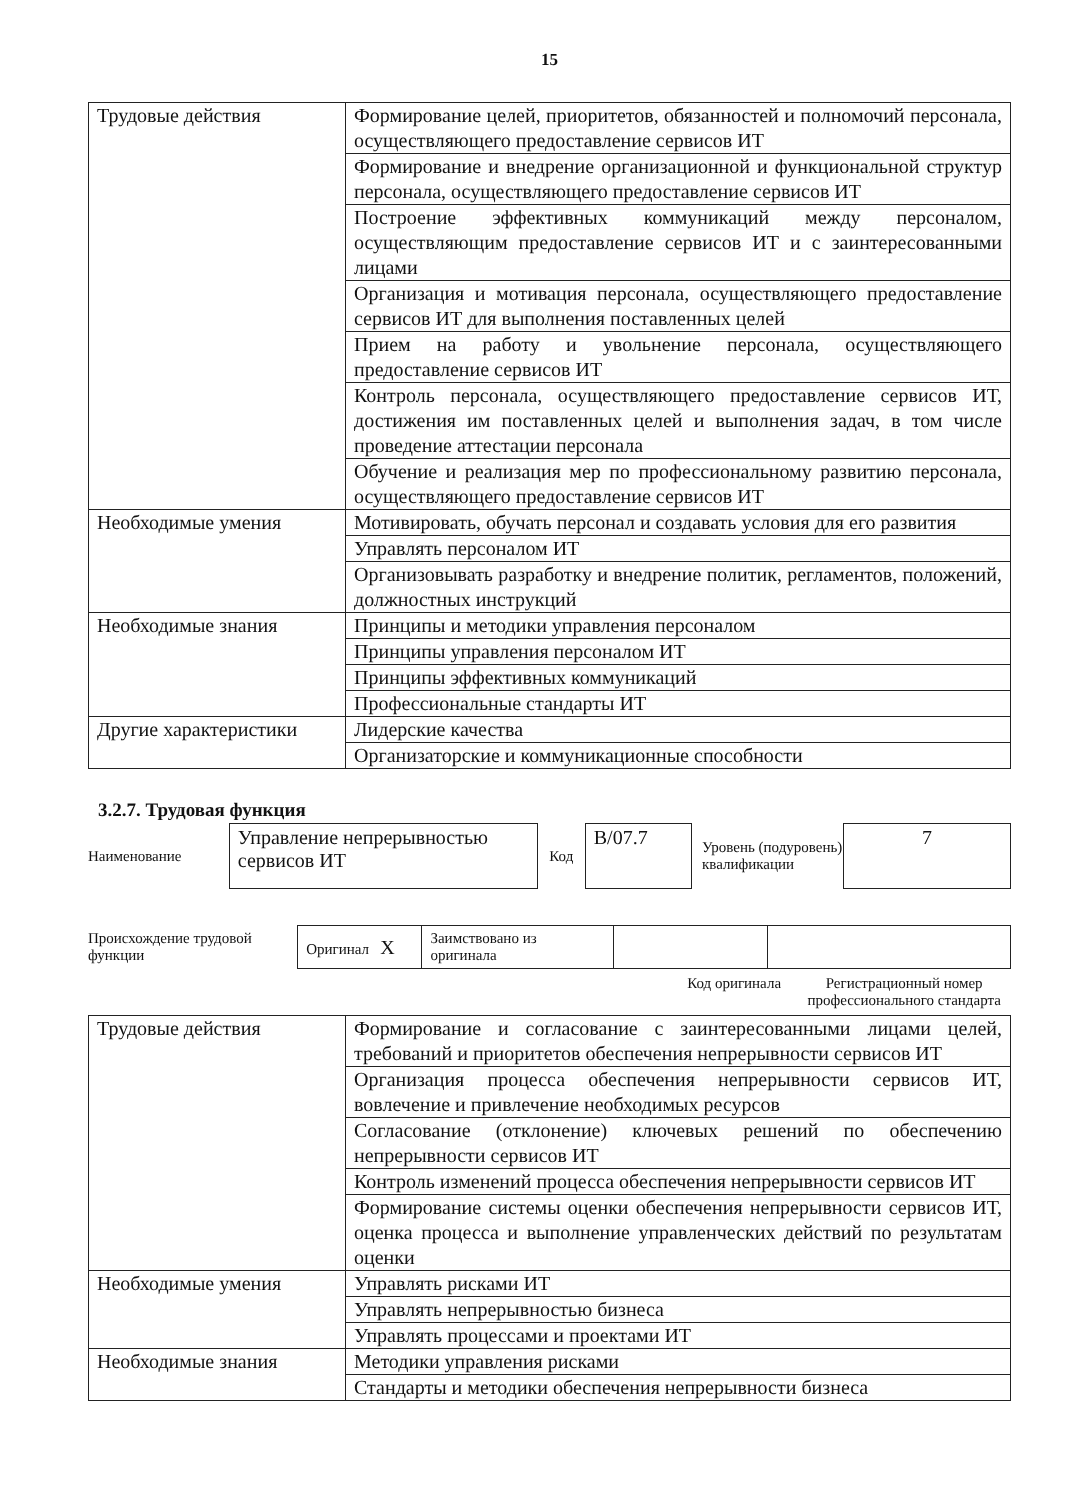15
| Трудовые действия | Формирование целей, приоритетов, обязанностей и полномочий персонала, осуществляющего предоставление сервисов ИТ |
| | Формирование и внедрение организационной и функциональной структур персонала, осуществляющего предоставление сервисов ИТ |
| | Построение эффективных коммуникаций между персоналом, осуществляющим предоставление сервисов ИТ и с заинтересованными лицами |
| | Организация и мотивация персонала, осуществляющего предоставление сервисов ИТ для выполнения поставленных целей |
| | Прием на работу и увольнение персонала, осуществляющего предоставление сервисов ИТ |
| | Контроль персонала, осуществляющего предоставление сервисов ИТ, достижения им поставленных целей и выполнения задач, в том числе проведение аттестации персонала |
| | Обучение и реализация мер по профессиональному развитию персонала, осуществляющего предоставление сервисов ИТ |
| Необходимые умения | Мотивировать, обучать персонал и создавать условия для его развития |
| | Управлять персоналом ИТ |
| | Организовывать разработку и внедрение политик, регламентов, положений, должностных инструкций |
| Необходимые знания | Принципы и методики управления персоналом |
| | Принципы управления персоналом ИТ |
| | Принципы эффективных коммуникаций |
| | Профессиональные стандарты ИТ |
| Другие характеристики | Лидерские качества |
| | Организаторские и коммуникационные способности |
3.2.7. Трудовая функция
Наименование
Управление непрерывностью сервисов ИТ
Код
B/07.7
Уровень (подуровень) квалификации
7
Происхождение трудовой функции
| Оригинал X | Заимствовано из оригинала | | |
Код оригинала Регистрационный номер профессионального стандарта
| Трудовые действия | Формирование и согласование с заинтересованными лицами целей, требований и приоритетов обеспечения непрерывности сервисов ИТ |
| | Организация процесса обеспечения непрерывности сервисов ИТ, вовлечение и привлечение необходимых ресурсов |
| | Согласование (отклонение) ключевых решений по обеспечению непрерывности сервисов ИТ |
| | Контроль изменений процесса обеспечения непрерывности сервисов ИТ |
| | Формирование системы оценки обеспечения непрерывности сервисов ИТ, оценка процесса и выполнение управленческих действий по результатам оценки |
| Необходимые умения | Управлять рисками ИТ |
| | Управлять непрерывностью бизнеса |
| | Управлять процессами и проектами ИТ |
| Необходимые знания | Методики управления рисками |
| | Стандарты и методики обеспечения непрерывности бизнеса |